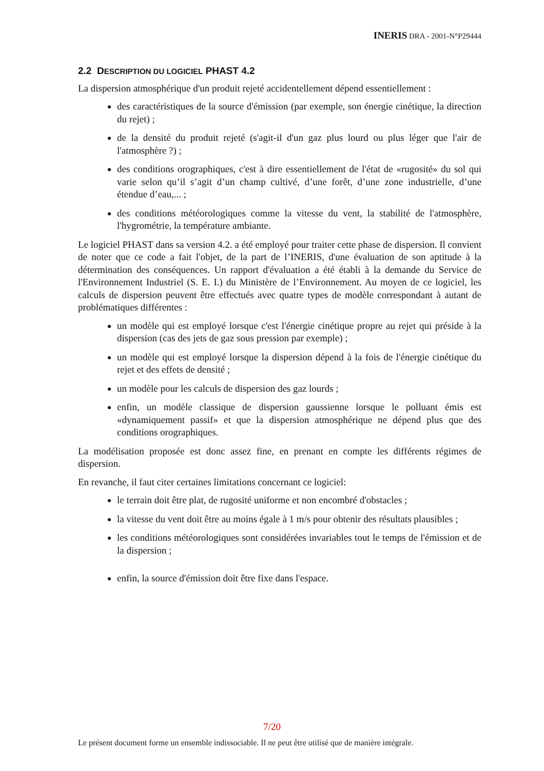INERIS DRA - 2001-N°P29444
2.2 DESCRIPTION DU LOGICIEL PHAST 4.2
La dispersion atmosphérique d'un produit rejeté accidentellement dépend essentiellement :
des caractéristiques de la source d'émission (par exemple, son énergie cinétique, la direction du rejet) ;
de la densité du produit rejeté (s'agit-il d'un gaz plus lourd ou plus léger que l'air de l'atmosphère ?) ;
des conditions orographiques, c'est à dire essentiellement de l'état de «rugosité» du sol qui varie selon qu’il s’agit d’un champ cultivé, d’une forêt, d’une zone industrielle, d’une étendue d’eau,... ;
des conditions météorologiques comme la vitesse du vent, la stabilité de l'atmosphère, l'hygrométrie, la température ambiante.
Le logiciel PHAST dans sa version 4.2. a été employé pour traiter cette phase de dispersion. Il convient de noter que ce code a fait l'objet, de la part de l’INERIS, d'une évaluation de son aptitude à la détermination des conséquences. Un rapport d'évaluation a été établi à la demande du Service de l'Environnement Industriel (S. E. I.) du Ministère de l’Environnement. Au moyen de ce logiciel, les calculs de dispersion peuvent être effectués avec quatre types de modèle correspondant à autant de problématiques différentes :
un modèle qui est employé lorsque c'est l'énergie cinétique propre au rejet qui préside à la dispersion (cas des jets de gaz sous pression par exemple) ;
un modèle qui est employé lorsque la dispersion dépend à la fois de l'énergie cinétique du rejet et des effets de densité ;
un modèle pour les calculs de dispersion des gaz lourds ;
enfin, un modèle classique de dispersion gaussienne lorsque le polluant émis est «dynamiquement passif» et que la dispersion atmosphérique ne dépend plus que des conditions orographiques.
La modélisation proposée est donc assez fine, en prenant en compte les différents régimes de dispersion.
En revanche, il faut citer certaines limitations concernant ce logiciel:
le terrain doit être plat, de rugosité uniforme et non encombré d'obstacles ;
la vitesse du vent doit être au moins égale à 1 m/s pour obtenir des résultats plausibles ;
les conditions météorologiques sont considérées invariables tout le temps de l'émission et de la dispersion ;
enfin, la source d'émission doit être fixe dans l'espace.
7/20
Le présent document forme un ensemble indissociable. Il ne peut être utilisé que de manière intégrale.